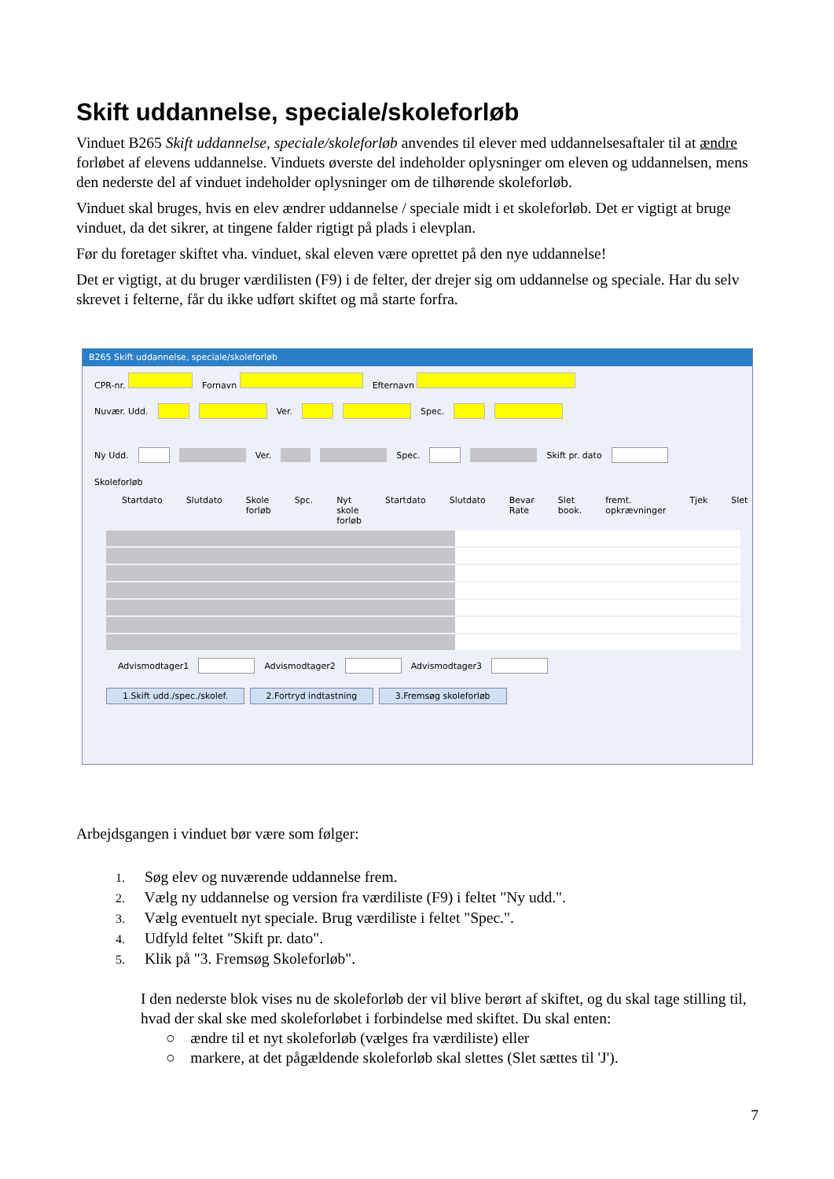Skift uddannelse, speciale/skoleforløb
Vinduet B265 Skift uddannelse, speciale/skoleforløb anvendes til elever med uddannelsesaftaler til at ændre forløbet af elevens uddannelse. Vinduets øverste del indeholder oplysninger om eleven og uddannelsen, mens den nederste del af vinduet indeholder oplysninger om de tilhørende skoleforløb.
Vinduet skal bruges, hvis en elev ændrer uddannelse / speciale midt i et skoleforløb. Det er vigtigt at bruge vinduet, da det sikrer, at tingene falder rigtigt på plads i elevplan.
Før du foretager skiftet vha. vinduet, skal eleven være oprettet på den nye uddannelse!
Det er vigtigt, at du bruger værdilisten (F9) i de felter, der drejer sig om uddannelse og speciale. Har du selv skrevet i felterne, får du ikke udført skiftet og må starte forfra.
B265 Skift uddannelse, speciale/skoleforløb
CPR-nr. Fornavn Efternavn
Nuvær. Udd. Ver. Spec.
Ny Udd. Ver. Spec. Skift pr. dato
Skoleforløb
Startdato Slutdato Skole forløb Spc. Nyt skole forløb Startdato Slutdato Bevar Rate Slet book. fremt. opkrævninger Tjek Slet
Advismodtager1 Advismodtager2 Advismodtager3
1.Skift udd./spec./skolef. 2.Fortryd indtastning 3.Fremsøg skoleforløb
Arbejdsgangen i vinduet bør være som følger:
1. Søg elev og nuværende uddannelse frem.
2. Vælg ny uddannelse og version fra værdiliste (F9) i feltet "Ny udd.".
3. Vælg eventuelt nyt speciale. Brug værdiliste i feltet "Spec.".
4. Udfyld feltet "Skift pr. dato".
5. Klik på "3. Fremsøg Skoleforløb".
I den nederste blok vises nu de skoleforløb der vil blive berørt af skiftet, og du skal tage stilling til, hvad der skal ske med skoleforløbet i forbindelse med skiftet. Du skal enten:
○ ændre til et nyt skoleforløb (vælges fra værdiliste) eller
○ markere, at det pågældende skoleforløb skal slettes (Slet sættes til 'J').
7